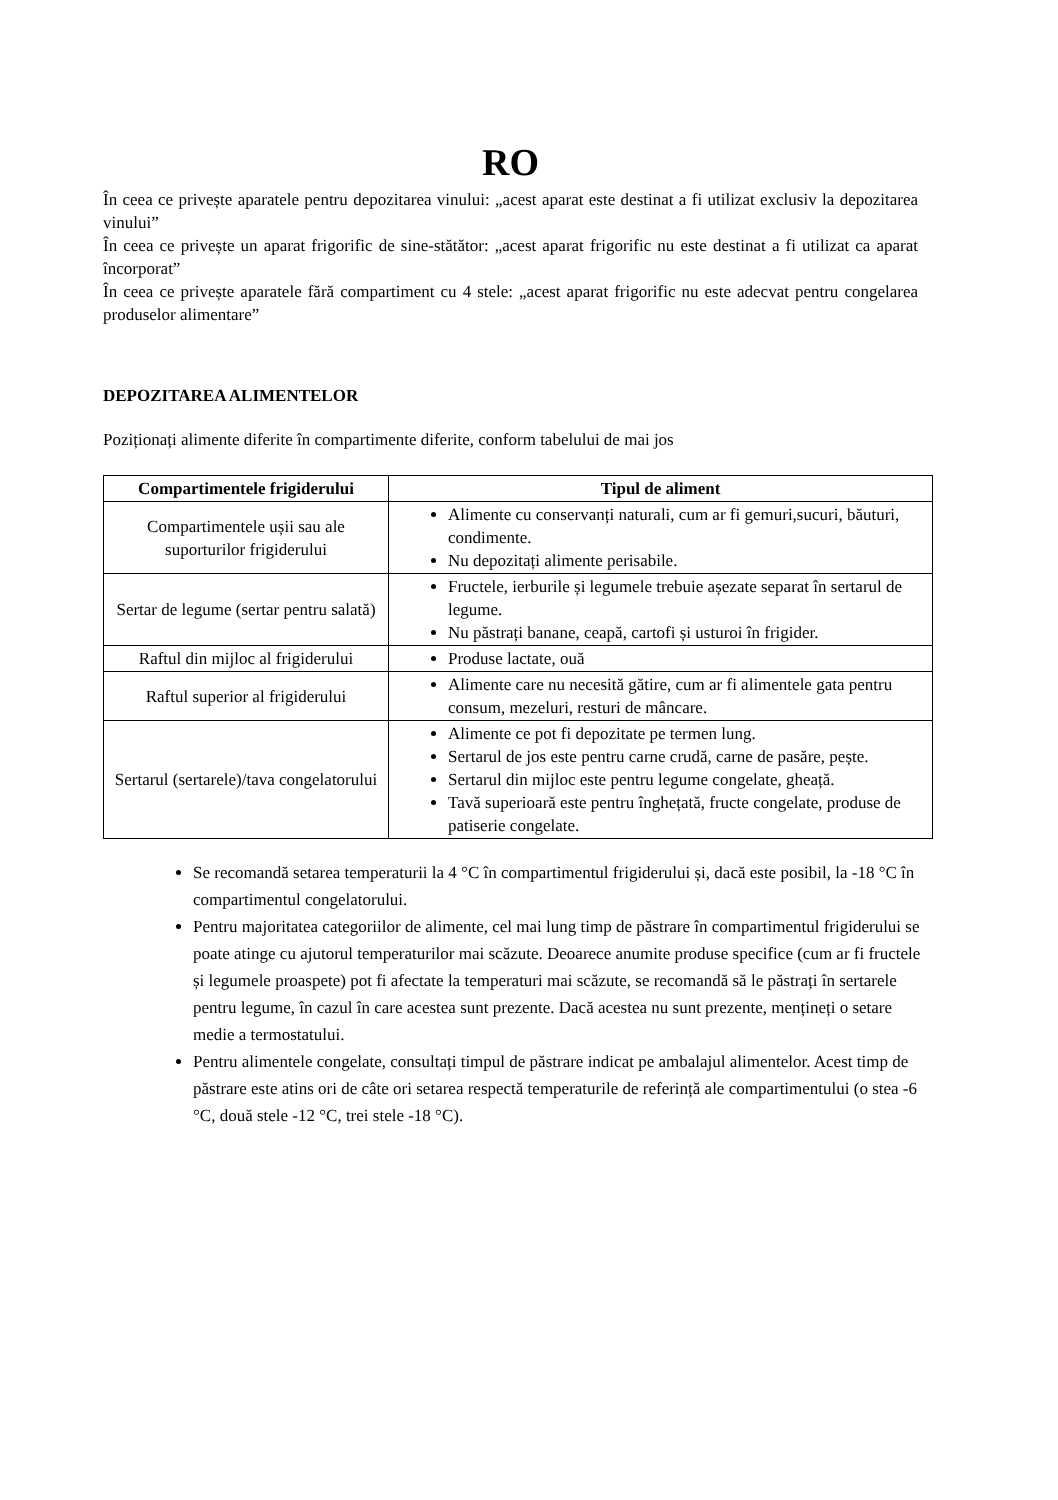RO
În ceea ce privește aparatele pentru depozitarea vinului: „acest aparat este destinat a fi utilizat exclusiv la depozitarea vinului”
În ceea ce privește un aparat frigorific de sine-stătător: „acest aparat frigorific nu este destinat a fi utilizat ca aparat încorporat”
În ceea ce privește aparatele fără compartiment cu 4 stele: „acest aparat frigorific nu este adecvat pentru congelarea produselor alimentare”
DEPOZITAREA ALIMENTELOR
Poziționați alimente diferite în compartimente diferite, conform tabelului de mai jos
| Compartimentele frigiderului | Tipul de aliment |
| --- | --- |
| Compartimentele ușii sau ale suporturilor frigiderului | Alimente cu conservanți naturali, cum ar fi gemuri,sucuri, băuturi, condimente. Nu depozitați alimente perisabile. |
| Sertar de legume (sertar pentru salată) | Fructele, ierburile și legumele trebuie așezate separat în sertarul de legume. Nu păstrați banane, ceapă, cartofi și usturoi în frigider. |
| Raftul din mijloc al frigiderului | Produse lactate, ouă |
| Raftul superior al frigiderului | Alimente care nu necesită gătire, cum ar fi alimentele gata pentru consum, mezeluri, resturi de mâncare. |
| Sertarul (sertarele)/tava congelatorului | Alimente ce pot fi depozitate pe termen lung. Sertarul de jos este pentru carne crudă, carne de pasăre, pește. Sertarul din mijloc este pentru legume congelate, gheață. Tavă superioară este pentru înghețată, fructe congelate, produse de patiserie congelate. |
Se recomandă setarea temperaturii la 4 °C în compartimentul frigiderului și, dacă este posibil, la -18 °C în compartimentul congelatorului.
Pentru majoritatea categoriilor de alimente, cel mai lung timp de păstrare în compartimentul frigiderului se poate atinge cu ajutorul temperaturilor mai scăzute. Deoarece anumite produse specifice (cum ar fi fructele și legumele proaspete) pot fi afectate la temperaturi mai scăzute, se recomandă să le păstrați în sertarele pentru legume, în cazul în care acestea sunt prezente. Dacă acestea nu sunt prezente, mențineți o setare medie a termostatului.
Pentru alimentele congelate, consultați timpul de păstrare indicat pe ambalajul alimentelor. Acest timp de păstrare este atins ori de câte ori setarea respectă temperaturile de referință ale compartimentului (o stea -6 °C, două stele -12 °C, trei stele -18 °C).